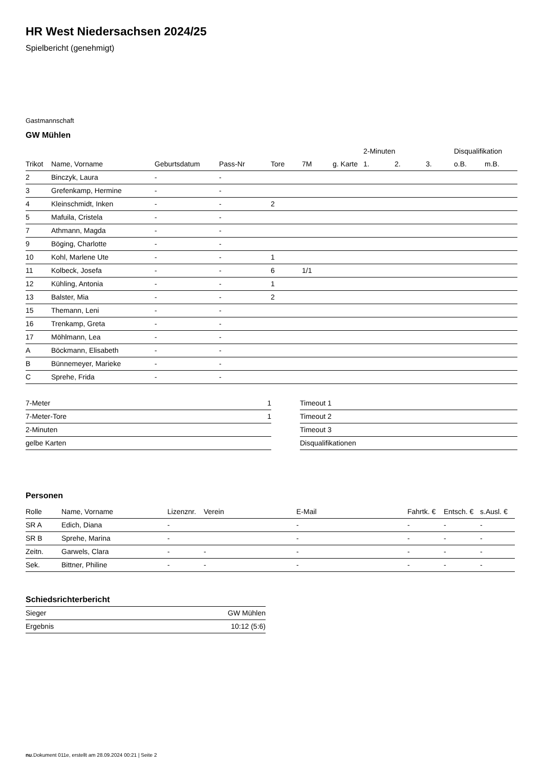HR West Niedersachsen 2024/25
Spielbericht (genehmigt)
Gastmannschaft
GW Mühlen
| | | | | | | | 2-Minuten | | | Disqualifikation | |
| --- | --- | --- | --- | --- | --- | --- | --- | --- | --- | --- | --- |
| Trikot | Name, Vorname | Geburtsdatum | Pass-Nr | Tore | 7M | g. Karte | 1. | 2. | 3. | o.B. | m.B. |
| 2 | Binczyk, Laura | - | - | | | | | | | | |
| 3 | Grefenkamp, Hermine | - | - | | | | | | | | |
| 4 | Kleinschmidt, Inken | - | - | 2 | | | | | | | |
| 5 | Mafuila, Cristela | - | - | | | | | | | | |
| 7 | Athmann, Magda | - | - | | | | | | | | |
| 9 | Böging, Charlotte | - | - | | | | | | | | |
| 10 | Kohl, Marlene Ute | - | - | 1 | | | | | | | |
| 11 | Kolbeck, Josefa | - | - | 6 | 1/1 | | | | | | |
| 12 | Kühling, Antonia | - | - | 1 | | | | | | | |
| 13 | Balster, Mia | - | - | 2 | | | | | | | |
| 15 | Themann, Leni | - | - | | | | | | | | |
| 16 | Trenkamp, Greta | - | - | | | | | | | | |
| 17 | Möhlmann, Lea | - | - | | | | | | | | |
| A | Böckmann, Elisabeth | - | - | | | | | | | | |
| B | Bünnemeyer, Marieke | - | - | | | | | | | | |
| C | Sprehe, Frida | - | - | | | | | | | | |
| 7-Meter | 1 |
| 7-Meter-Tore | 1 |
| 2-Minuten | |
| gelbe Karten | |
| Timeout 1 |
| Timeout 2 |
| Timeout 3 |
| Disqualifikationen |
Personen
| Rolle | Name, Vorname | Lizenznr. | Verein | E-Mail | Fahrtk. € | Entsch. € | s.Ausl. € |
| --- | --- | --- | --- | --- | --- | --- | --- |
| SR A | Edich, Diana | - | | - | - | - | - |
| SR B | Sprehe, Marina | - | | - | - | - | - |
| Zeitn. | Garwels, Clara | - | - | - | - | - | - |
| Sek. | Bittner, Philine | - | - | - | - | - | - |
Schiedsrichterbericht
| Sieger | GW Mühlen |
| Ergebnis | 10:12 (5:6) |
nu.Dokument 011e, erstellt am 28.09.2024 00:21 | Seite 2